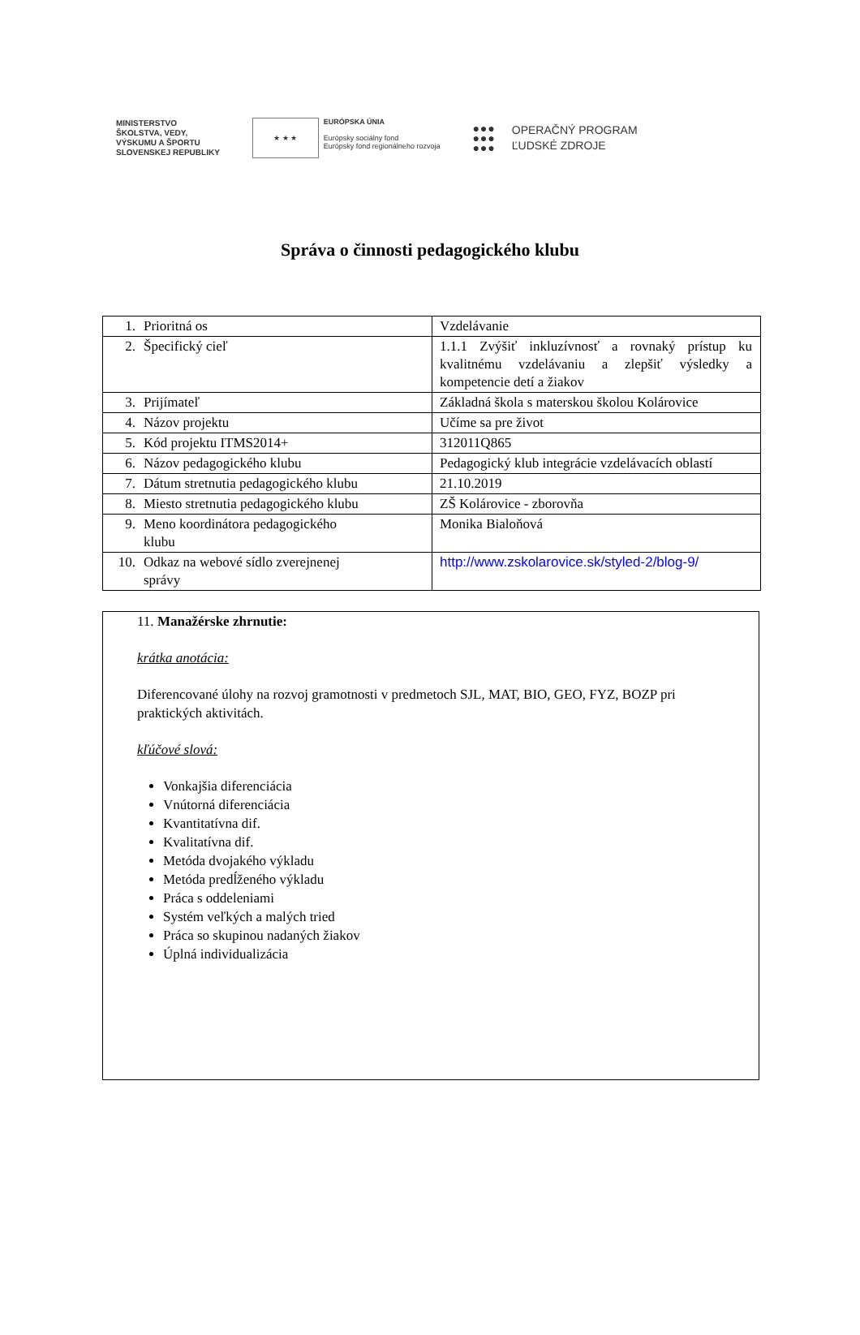MINISTERSTVO
ŠKOLSTVA, VEDY,
VÝSKUMU A ŠPORTU
SLOVENSKEJ REPUBLIKY
★ ★ ★
EURÓPSKA ÚNIA
Európsky sociálny fond
Európsky fond regionálneho rozvoja
●●●
●●●
●●●
OPERAČNÝ PROGRAM
ĽUDSKÉ ZDROJE
Správa o činnosti pedagogického klubu
| 1. Prioritná os | Vzdelávanie |
| 2. Špecifický cieľ | 1.1.1 Zvýšiť inkluzívnosť a rovnaký prístup ku kvalitnému vzdelávaniu a zlepšiť výsledky a kompetencie detí a žiakov |
| 3. Prijímateľ | Základná škola s materskou školou Kolárovice |
| 4. Názov projektu | Učíme sa pre život |
| 5. Kód projektu ITMS2014+ | 312011Q865 |
| 6. Názov pedagogického klubu | Pedagogický klub integrácie vzdelávacích oblastí |
| 7. Dátum stretnutia pedagogického klubu | 21.10.2019 |
| 8. Miesto stretnutia pedagogického klubu | ZŠ Kolárovice - zborovňa |
| 9. Meno koordinátora pedagogického klubu | Monika Bialoňová |
| 10. Odkaz na webové sídlo zverejnenej správy | http://www.zskolarovice.sk/styled-2/blog-9/ |
11. Manažérske zhrnutie:
krátka anotácia:
Diferencované úlohy na rozvoj gramotnosti v predmetoch SJL, MAT, BIO, GEO, FYZ, BOZP pri praktických aktivitách.
kľúčové slová:
Vonkajšia diferenciácia
Vnútorná diferenciácia
Kvantitatívna dif.
Kvalitatívna dif.
Metóda dvojakého výkladu
Metóda predĺženého výkladu
Práca s oddeleniami
Systém veľkých a malých tried
Práca so skupinou nadaných žiakov
Úplná individualizácia